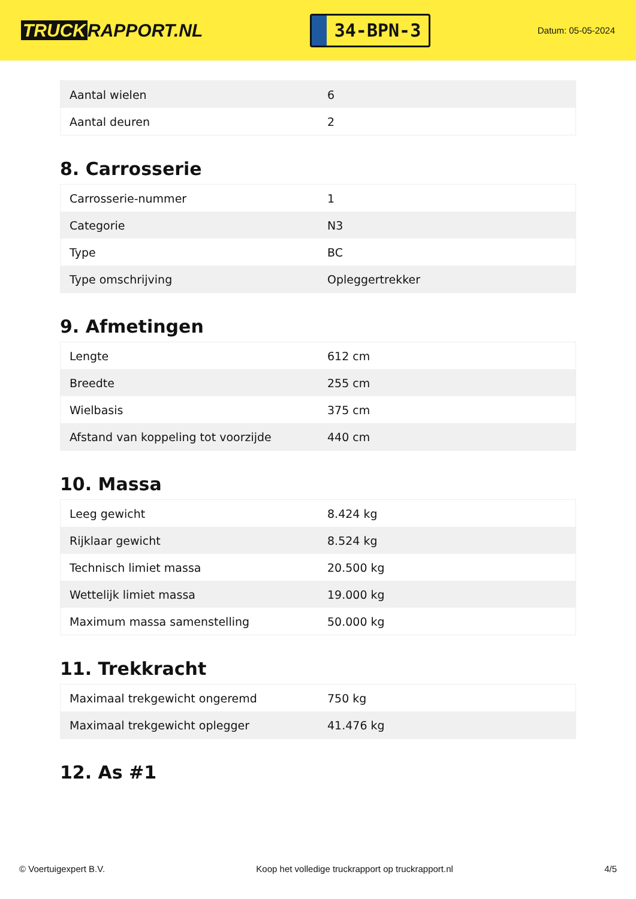TRUCK RAPPORT.NL
34-BPN-3
Datum: 05-05-2024
| Aantal wielen | 6 |
| Aantal deuren | 2 |
8. Carrosserie
| Carrosserie-nummer | 1 |
| Categorie | N3 |
| Type | BC |
| Type omschrijving | Opleggertrekker |
9. Afmetingen
| Lengte | 612 cm |
| Breedte | 255 cm |
| Wielbasis | 375 cm |
| Afstand van koppeling tot voorzijde | 440 cm |
10. Massa
| Leeg gewicht | 8.424 kg |
| Rijklaar gewicht | 8.524 kg |
| Technisch limiet massa | 20.500 kg |
| Wettelijk limiet massa | 19.000 kg |
| Maximum massa samenstelling | 50.000 kg |
11. Trekkracht
| Maximaal trekgewicht ongeremd | 750 kg |
| Maximaal trekgewicht oplegger | 41.476 kg |
12. As #1
© Voertuigexpert B.V. Koop het volledige truckrapport op truckrapport.nl 4/5